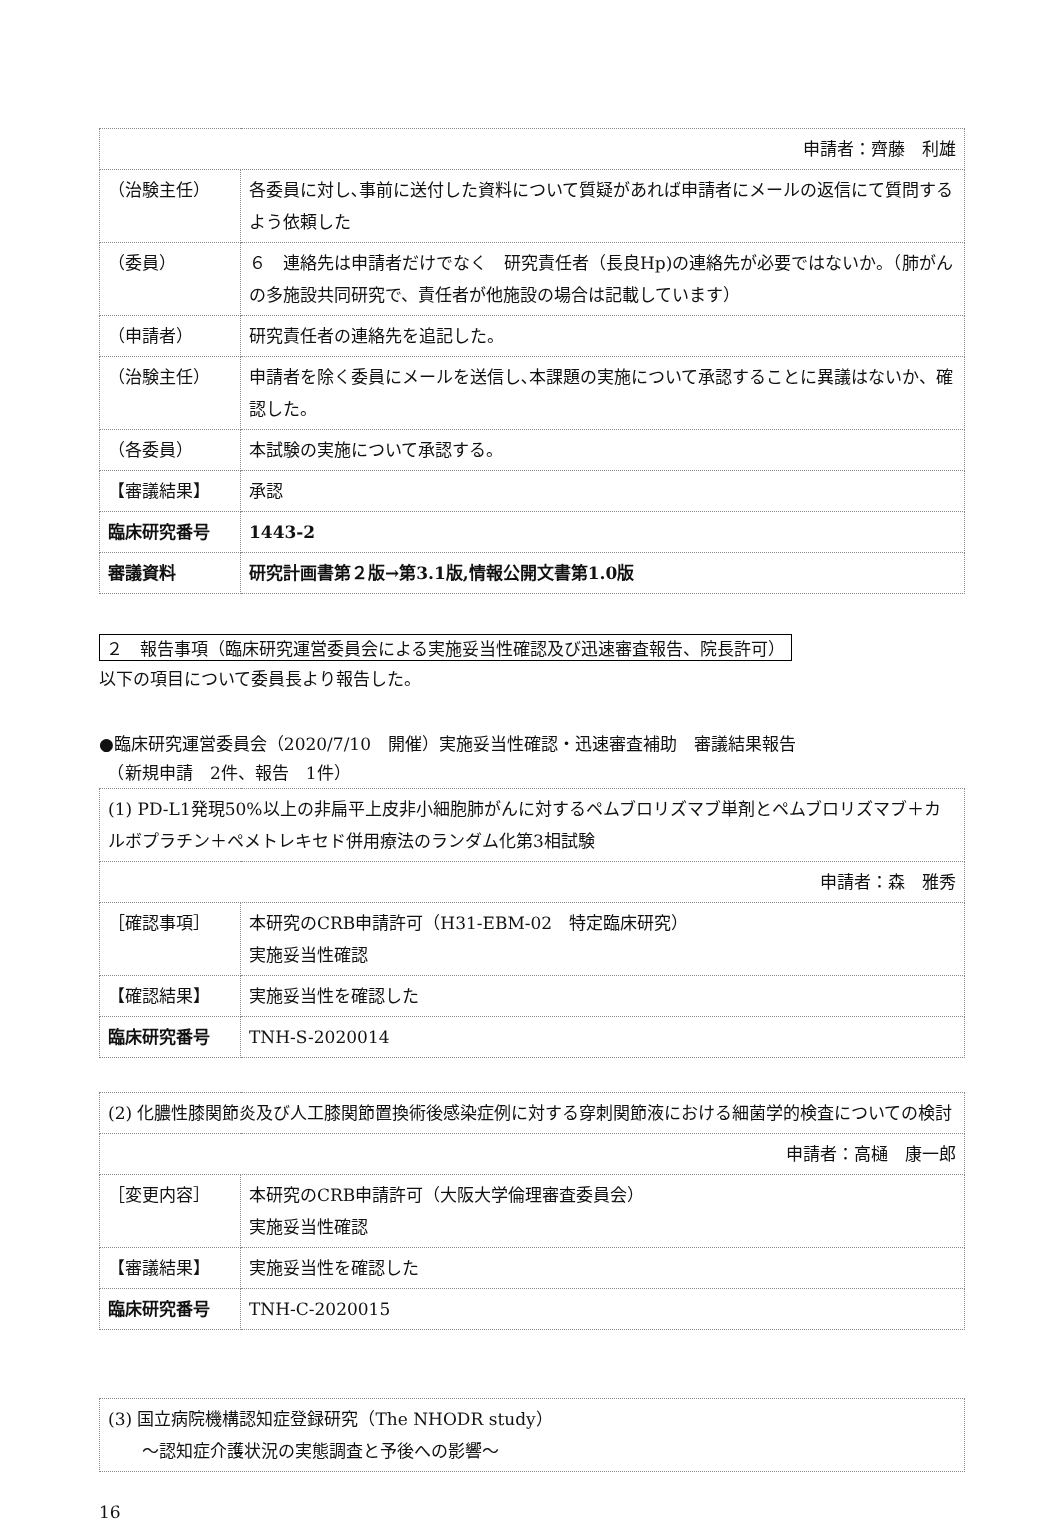| 申請者：齊藤 利雄 | |
| （治験主任） | 各委員に対し､事前に送付した資料について質疑があれば申請者にメールの返信にて質問するよう依頼した |
| （委員） | ６ 連絡先は申請者だけでなく 研究責任者（長良Hp)の連絡先が必要ではないか。（肺がんの多施設共同研究で、責任者が他施設の場合は記載しています） |
| （申請者） | 研究責任者の連絡先を追記した。 |
| （治験主任） | 申請者を除く委員にメールを送信し､本課題の実施について承認することに異議はないか、確認した。 |
| （各委員） | 本試験の実施について承認する。 |
| 【審議結果】 | 承認 |
| 臨床研究番号 | 1443-2 |
| 審議資料 | 研究計画書第２版→第3.1版,情報公開文書第1.0版 |
２　報告事項（臨床研究運営委員会による実施妥当性確認及び迅速審査報告、院長許可）
以下の項目について委員長より報告した。
●臨床研究運営委員会（2020/7/10　開催）実施妥当性確認・迅速審査補助　審議結果報告
　（新規申請　2件、報告　1件）
| (1) PD-L1発現50%以上の非扁平上皮非小細胞肺がんに対するペムブロリズマブ単剤とペムブロリズマブ＋カルボプラチン＋ペメトレキセド併用療法のランダム化第3相試験 | |
| 申請者：森 雅秀 | |
| ［確認事項］ | 本研究のCRB申請許可（H31-EBM-02 特定臨床研究） 実施妥当性確認 |
| 【確認結果】 | 実施妥当性を確認した |
| 臨床研究番号 | TNH-S-2020014 |
| (2) 化膿性膝関節炎及び人工膝関節置換術後感染症例に対する穿刺関節液における細菌学的検査についての検討 | |
| 申請者：高樋 康一郎 | |
| ［変更内容］ | 本研究のCRB申請許可（大阪大学倫理審査委員会） 実施妥当性確認 |
| 【審議結果】 | 実施妥当性を確認した |
| 臨床研究番号 | TNH-C-2020015 |
| (3) 国立病院機構認知症登録研究（The NHODR study） ～認知症介護状況の実態調査と予後への影響～ |
16